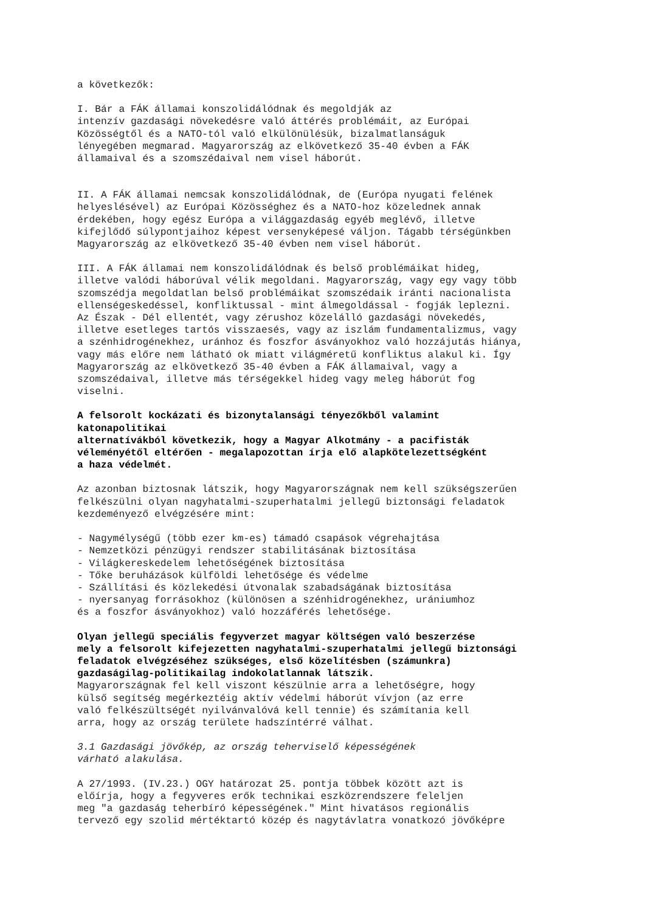a következők:
I. Bár a FÁK államai konszolidálódnak és megoldják az intenzív gazdasági növekedésre való áttérés problémáit, az Európai Közösségtől és a NATO-tól való elkülönülésük, bizalmatlanságuk lényegében megmarad. Magyarország az elkövetkező 35-40 évben a FÁK államaival és a szomszédaival nem visel háborút.
II. A FÁK államai nemcsak konszolidálódnak, de (Európa nyugati felének helyeslésével) az Európai Közösséghez és a NATO-hoz közelednek annak érdekében, hogy egész Európa a világgazdaság egyéb meglévő, illetve kifejlődő súlypontjaihoz képest versenyképesé váljon. Tágabb térségünkben Magyarország az elkövetkező 35-40 évben nem visel háborút.
III. A FÁK államai nem konszolidálódnak és belső problémáikat hideg, illetve valódi háborúval vélik megoldani. Magyarország, vagy egy vagy több szomszédja megoldatlan belső problémáikat szomszédaik iránti nacionalista ellenségeskedéssel, konfliktussal - mint álmegoldással - fogják leplezni. Az Észak - Dél ellentét, vagy zérushoz közelálló gazdasági növekedés, illetve esetleges tartós visszaesés, vagy az iszlám fundamentalizmus, vagy a szénhidrogénekhez, uránhoz és foszfor ásványokhoz való hozzájutás hiánya, vagy más előre nem látható ok miatt világméretű konfliktus alakul ki. Így Magyarország az elkövetkező 35-40 évben a FÁK államaival, vagy a szomszédaival, illetve más térségekkel hideg vagy meleg háborút fog viselni.
A felsorolt kockázati és bizonytalansági tényezőkből valamint katonapolitikai alternatívákból következik, hogy a Magyar Alkotmány - a pacifisták véleményétől eltérően - megalapozottan írja elő alapkötelezettségként a haza védelmét.
Az azonban biztosnak látszik, hogy Magyarországnak nem kell szükségszerűen felkészülni olyan nagyhatalmi-szuperhatalmi jellegű biztonsági feladatok kezdeményező elvégzésére mint:
- Nagymélységű (több ezer km-es) támadó csapások végrehajtása - Nemzetközi pénzügyi rendszer stabilitásának biztosítása - Világkereskedelem lehetőségének biztosítása - Tőke beruházások külföldi lehetősége és védelme - Szállítási és közlekedési útvonalak szabadságának biztosítása - nyersanyag forrásokhoz (különösen a szénhidrogénekhez, urániumhoz és a foszfor ásványokhoz) való hozzáférés lehetősége.
Olyan jellegű speciális fegyverzet magyar költségen való beszerzése mely a felsorolt kifejezetten nagyhatalmi-szuperhatalmi jellegű biztonsági feladatok elvégzéséhez szükséges, első közelítésben (számunkra) gazdaságilag-politikailag indokolatlannak látszik. Magyarországnak fel kell viszont készülnie arra a lehetőségre, hogy külső segítség megérkeztéig aktív védelmi háborút vívjon (az erre való felkészültségét nyilvánvalóvá kell tennie) és számítania kell arra, hogy az ország területe hadszíntérré válhat.
3.1 Gazdasági jövőkép, az ország teherviselő képességének várható alakulása.
A 27/1993. (IV.23.) OGY határozat 25. pontja többek között azt is előírja, hogy a fegyveres erők technikai eszközrendszere feleljen meg "a gazdaság teherbíró képességének." Mint hivatásos regionális tervező egy szolid mértéktartó közép és nagytávlatra vonatkozó jövőképre